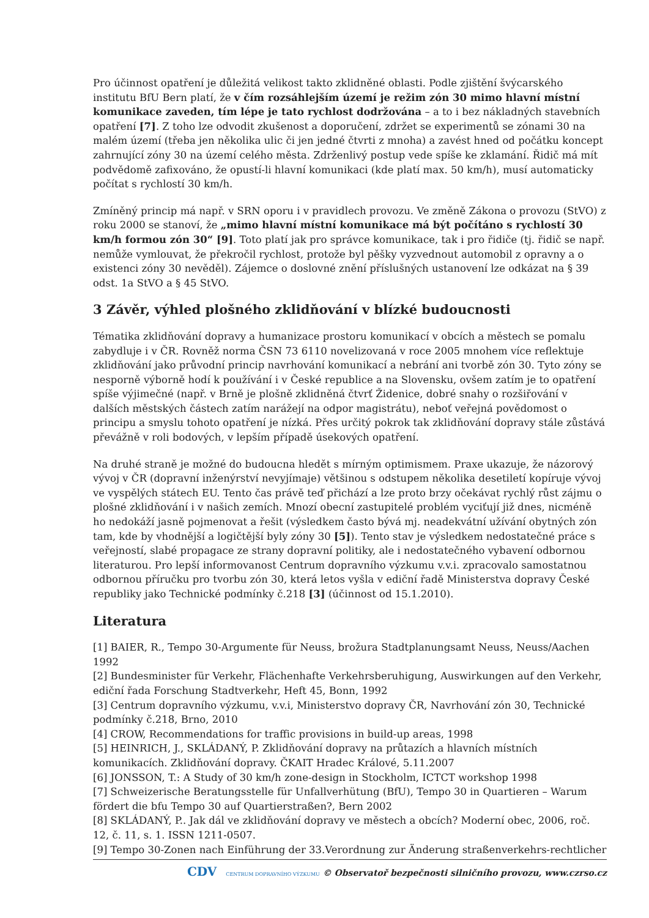Pro účinnost opatření je důležitá velikost takto zklidněné oblasti. Podle zjištění švýcarského institutu BfU Bern platí, že v čím rozsáhlejším území je režim zón 30 mimo hlavní místní komunikace zaveden, tím lépe je tato rychlost dodržována – a to i bez nákladných stavebních opatření [7]. Z toho lze odvodit zkušenost a doporučení, zdržet se experimentů se zónami 30 na malém území (třeba jen několika ulic či jen jedné čtvrti z mnoha) a zavést hned od počátku koncept zahrnující zóny 30 na území celého města. Zdrženlivý postup vede spíše ke zklamání. Řidič má mít podvědomě zafixováno, že opustí-li hlavní komunikaci (kde platí max. 50 km/h), musí automaticky počítat s rychlostí 30 km/h.
Zmíněný princip má např. v SRN oporu i v pravidlech provozu. Ve změně Zákona o provozu (StVO) z roku 2000 se stanoví, že „mimo hlavní místní komunikace má být počítáno s rychlostí 30 km/h formou zón 30“ [9]. Toto platí jak pro správce komunikace, tak i pro řidiče (tj. řidič se např. nemůže vymlouvat, že překročil rychlost, protože byl pěšky vyzvednout automobil z opravny a o existenci zóny 30 nevěděl). Zájemce o doslovné znění příslušných ustanovení lze odkázat na § 39 odst. 1a StVO a § 45 StVO.
3 Závěr, výhled plošného zklidňování v blízké budoucnosti
Tématika zklidňování dopravy a humanizace prostoru komunikací v obcích a městech se pomalu zabydluje i v ČR. Rovněž norma ČSN 73 6110 novelizovaná v roce 2005 mnohem více reflektuje zklidňování jako průvodní princip navrhování komunikací a nebrání ani tvorbě zón 30. Tyto zóny se nesporně výborně hodí k používání i v České republice a na Slovensku, ovšem zatím je to opatření spíše výjimečné (např. v Brně je plošně zklidněná čtvrť Židenice, dobré snahy o rozšiřování v dalších městských částech zatím narážejí na odpor magistrátu), neboť veřejná povědomost o principu a smyslu tohoto opatření je nízká. Přes určitý pokrok tak zklidňování dopravy stále zůstává převážně v roli bodových, v lepším případě úsekových opatření.
Na druhé straně je možné do budoucna hledět s mírným optimismem. Praxe ukazuje, že názorový vývoj v ČR (dopravní inženýrství nevyjímaje) většinou s odstupem několika desetiletí kopíruje vývoj ve vyspělých státech EU. Tento čas právě teď přichází a lze proto brzy očekávat rychlý růst zájmu o plošné zklidňování i v našich zemích. Mnozí obecní zastupitelé problém vyciťují již dnes, nicméně ho nedokáží jasně pojmenovat a řešit (výsledkem často bývá mj. neadekvátní užívání obytných zón tam, kde by vhodnější a logičtější byly zóny 30 [5]). Tento stav je výsledkem nedostatečné práce s veřejností, slabé propagace ze strany dopravní politiky, ale i nedostatečného vybavení odbornou literaturou. Pro lepší informovanost Centrum dopravního výzkumu v.v.i. zpracovalo samostatnou odbornou příručku pro tvorbu zón 30, která letos vyšla v ediční řadě Ministerstva dopravy České republiky jako Technické podmínky č.218 [3] (účinnost od 15.1.2010).
Literatura
[1] BAIER, R., Tempo 30-Argumente für Neuss, brožura Stadtplanungsamt Neuss, Neuss/Aachen 1992
[2] Bundesminister für Verkehr, Flächenhafte Verkehrsberuhigung, Auswirkungen auf den Verkehr, ediční řada Forschung Stadtverkehr, Heft 45, Bonn, 1992
[3] Centrum dopravního výzkumu, v.v.i, Ministerstvo dopravy ČR, Navrhování zón 30, Technické podmínky č.218, Brno, 2010
[4] CROW, Recommendations for traffic provisions in build-up areas, 1998
[5] HEINRICH, J., SKLÁDANÝ, P. Zklidňování dopravy na průtazích a hlavních místních komunikacích. Zklidňování dopravy. ČKAIT Hradec Králové, 5.11.2007
[6] JONSSON, T.: A Study of 30 km/h zone-design in Stockholm, ICTCT workshop 1998
[7] Schweizerische Beratungsstelle für Unfallverhütung (BfU), Tempo 30 in Quartieren – Warum fördert die bfu Tempo 30 auf Quartierstraßen?, Bern 2002
[8] SKLÁDANÝ, P.. Jak dál ve zklidňování dopravy ve městech a obcích? Moderní obec, 2006, roč. 12, č. 11, s. 1. ISSN 1211-0507.
[9] Tempo 30-Zonen nach Einführung der 33.Verordnung zur Änderung straßenverkehrs-rechtlicher
CDV CENTRUM DOPRAVNÍHO VÝZKUMU © Observatoř bezpečnosti silničního provozu, www.czrso.cz